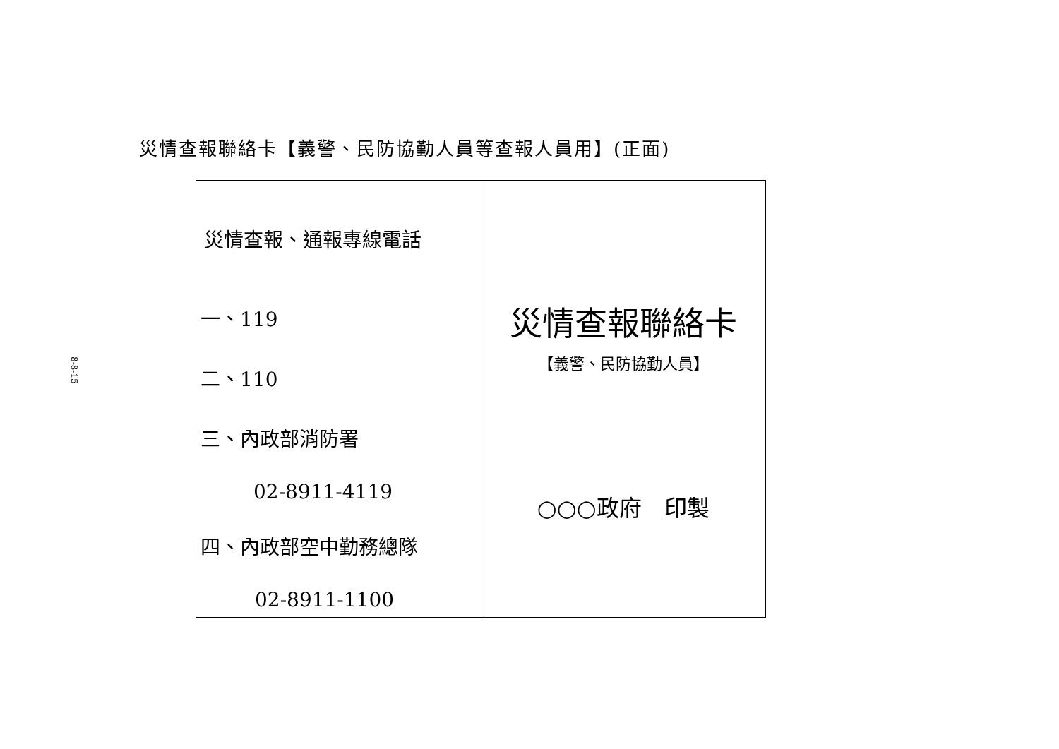8-8-15
災情查報聯絡卡【義警、民防協勤人員等查報人員用】(正面)
| 災情查報、通報專線電話 一、119 二、110 三、內政部消防署 02-8911-4119 四、內政部空中勤務總隊 02-8911-1100 | 災情查報聯絡卡 【義警、民防協勤人員】 ○○○政府 印製 |